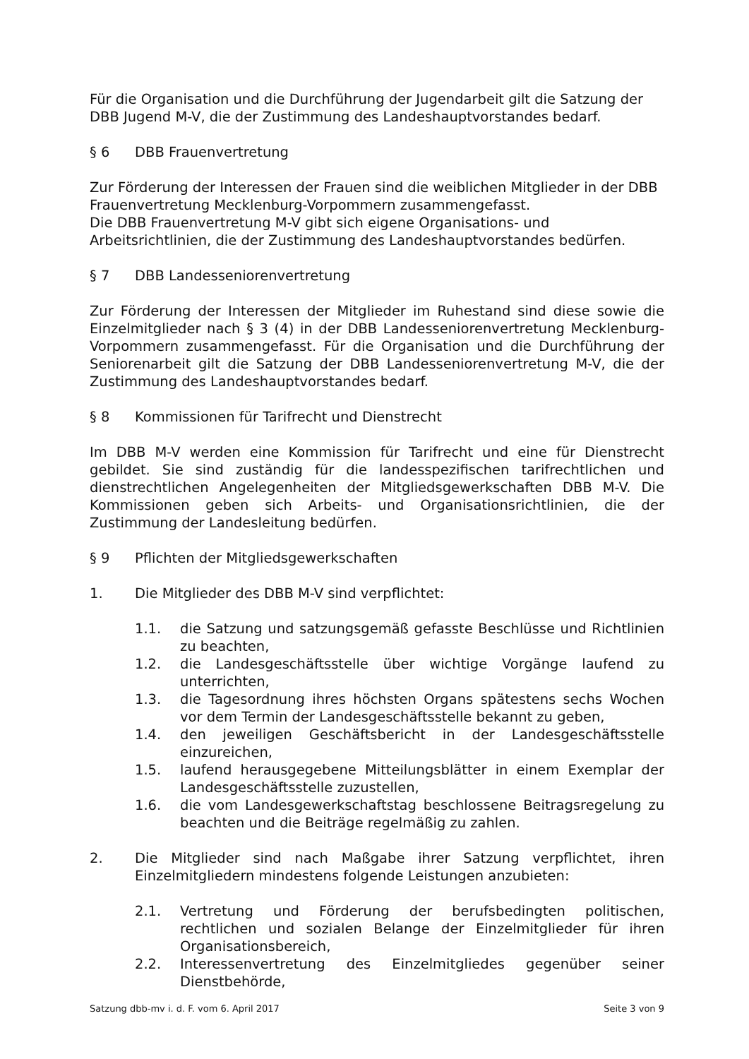Für die Organisation und die Durchführung der Jugendarbeit gilt die Satzung der DBB Jugend M-V, die der Zustimmung des Landeshauptvorstandes bedarf.
§ 6 DBB Frauenvertretung
Zur Förderung der Interessen der Frauen sind die weiblichen Mitglieder in der DBB Frauenvertretung Mecklenburg-Vorpommern zusammengefasst.
Die DBB Frauenvertretung M-V gibt sich eigene Organisations- und Arbeitsrichtlinien, die der Zustimmung des Landeshauptvorstandes bedürfen.
§ 7 DBB Landesseniorenvertretung
Zur Förderung der Interessen der Mitglieder im Ruhestand sind diese sowie die Einzelmitglieder nach § 3 (4) in der DBB Landesseniorenvertretung Mecklenburg-Vorpommern zusammengefasst. Für die Organisation und die Durchführung der Seniorenarbeit gilt die Satzung der DBB Landesseniorenvertretung M-V, die der Zustimmung des Landeshauptvorstandes bedarf.
§ 8 Kommissionen für Tarifrecht und Dienstrecht
Im DBB M-V werden eine Kommission für Tarifrecht und eine für Dienstrecht gebildet. Sie sind zuständig für die landesspezifischen tarifrechtlichen und dienstrechtlichen Angelegenheiten der Mitgliedsgewerkschaften DBB M-V. Die Kommissionen geben sich Arbeits- und Organisationsrichtlinien, die der Zustimmung der Landesleitung bedürfen.
§ 9 Pflichten der Mitgliedsgewerkschaften
1. Die Mitglieder des DBB M-V sind verpflichtet:
1.1. die Satzung und satzungsgemäß gefasste Beschlüsse und Richtlinien zu beachten,
1.2. die Landesgeschäftsstelle über wichtige Vorgänge laufend zu unterrichten,
1.3. die Tagesordnung ihres höchsten Organs spätestens sechs Wochen vor dem Termin der Landesgeschäftsstelle bekannt zu geben,
1.4. den jeweiligen Geschäftsbericht in der Landesgeschäftsstelle einzureichen,
1.5. laufend herausgegebene Mitteilungsblätter in einem Exemplar der Landesgeschäftsstelle zuzustellen,
1.6. die vom Landesgewerkschaftstag beschlossene Beitragsregelung zu beachten und die Beiträge regelmäßig zu zahlen.
2. Die Mitglieder sind nach Maßgabe ihrer Satzung verpflichtet, ihren Einzelmitgliedern mindestens folgende Leistungen anzubieten:
2.1. Vertretung und Förderung der berufsbedingten politischen, rechtlichen und sozialen Belange der Einzelmitglieder für ihren Organisationsbereich,
2.2. Interessenvertretung des Einzelmitgliedes gegenüber seiner Dienstbehörde,
Satzung dbb-mv i. d. F. vom 6. April 2017 Seite 3 von 9